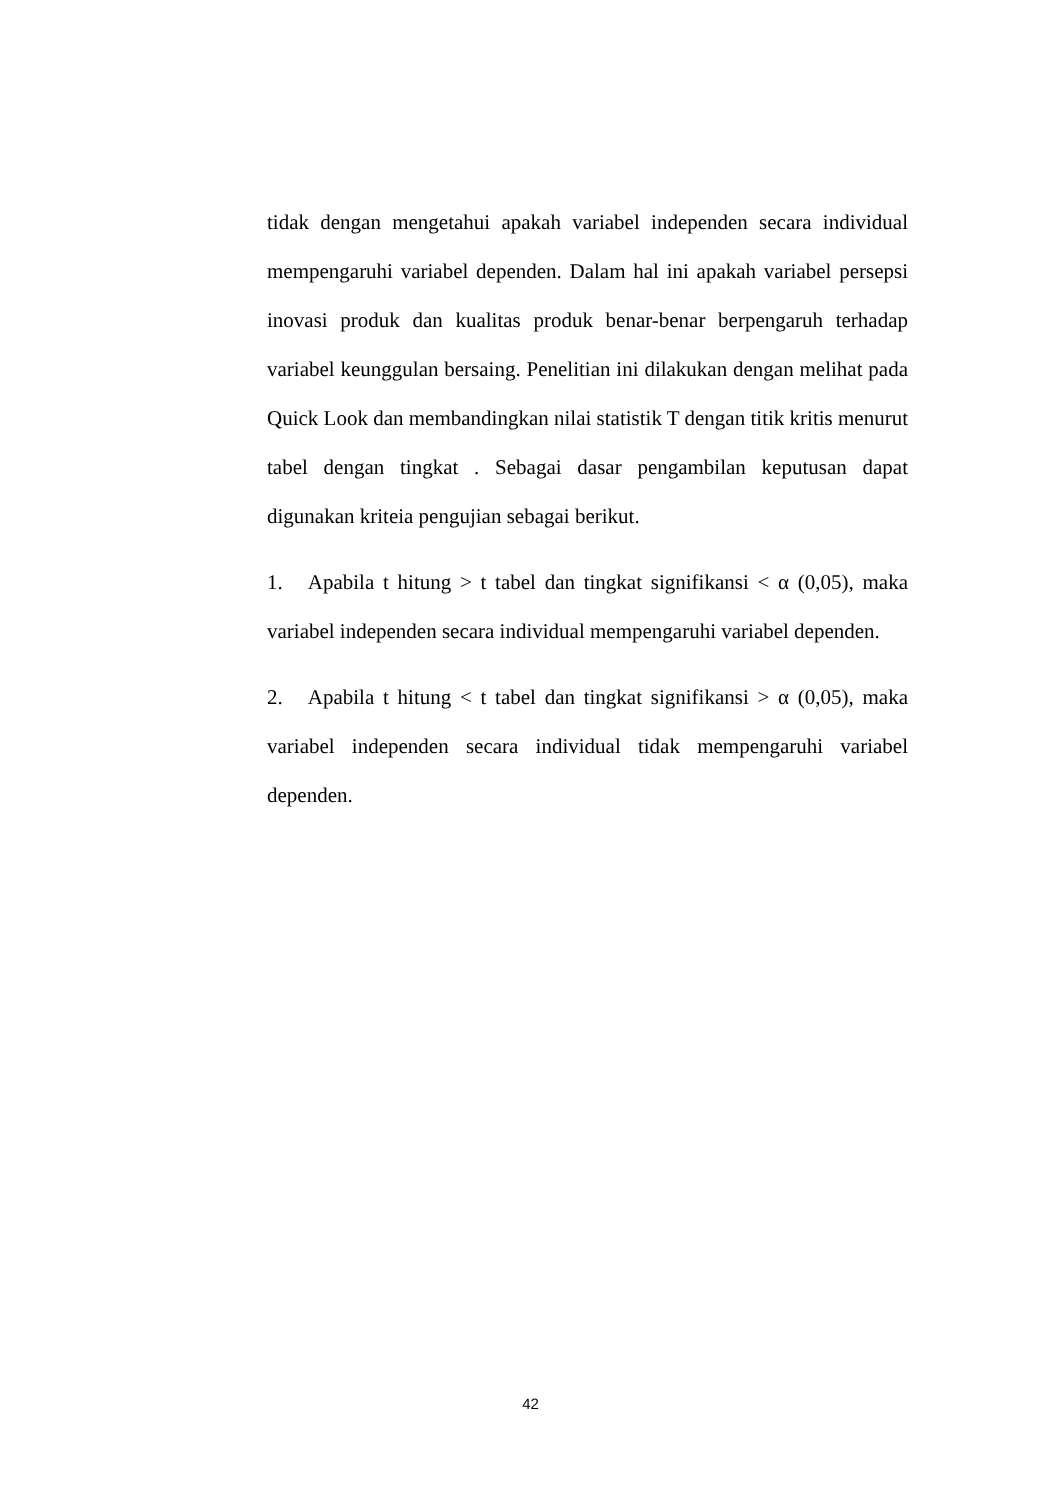tidak dengan mengetahui apakah variabel independen secara individual mempengaruhi variabel dependen. Dalam hal ini apakah variabel persepsi inovasi produk dan kualitas produk benar-benar berpengaruh terhadap variabel keunggulan bersaing. Penelitian ini dilakukan dengan melihat pada Quick Look dan membandingkan nilai statistik T dengan titik kritis menurut tabel dengan tingkat . Sebagai dasar pengambilan keputusan dapat digunakan kriteia pengujian sebagai berikut.
1. Apabila t hitung > t tabel dan tingkat signifikansi < α (0,05), maka variabel independen secara individual mempengaruhi variabel dependen.
2. Apabila t hitung < t tabel dan tingkat signifikansi > α (0,05), maka variabel independen secara individual tidak mempengaruhi variabel dependen.
42